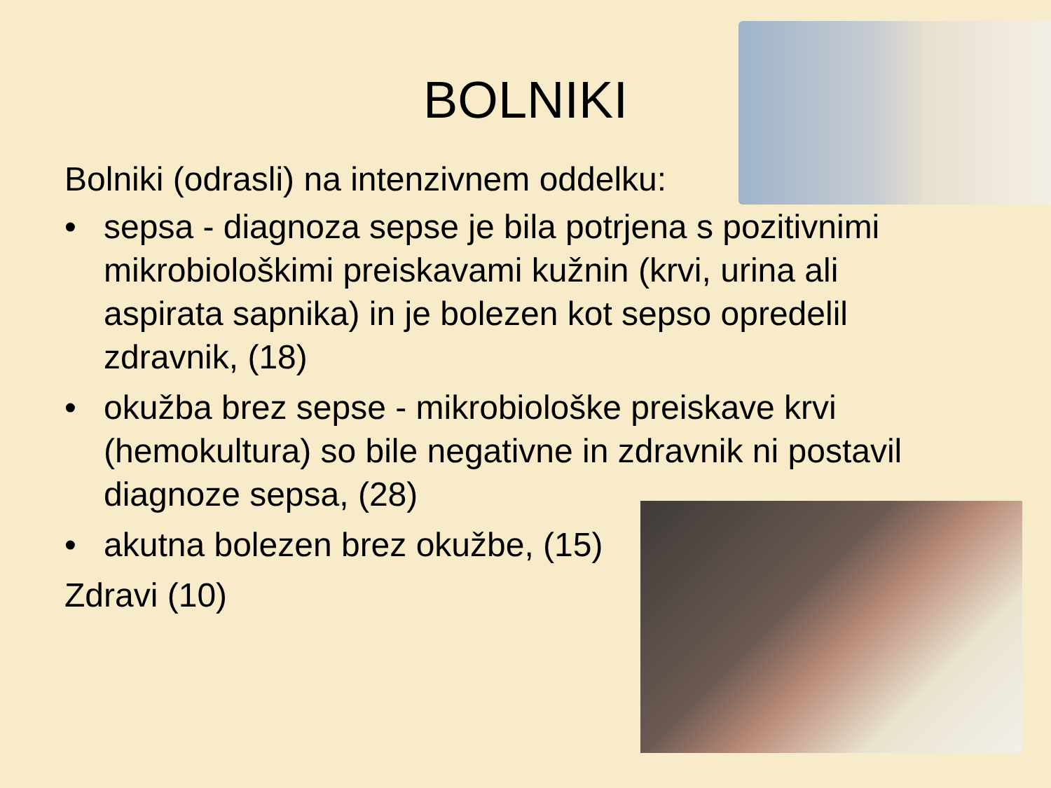BOLNIKI
Bolniki (odrasli) na intenzivnem oddelku:
• sepsa - diagnoza sepse je bila potrjena s pozitivnimi mikrobiološkimi preiskavami kužnin (krvi, urina ali aspirata sapnika) in je bolezen kot sepso opredelil zdravnik, (18)
• okužba brez sepse - mikrobiološke preiskave krvi (hemokultura) so bile negativne in zdravnik ni postavil diagnoze sepsa, (28)
• akutna bolezen brez okužbe, (15)
Zdravi (10)